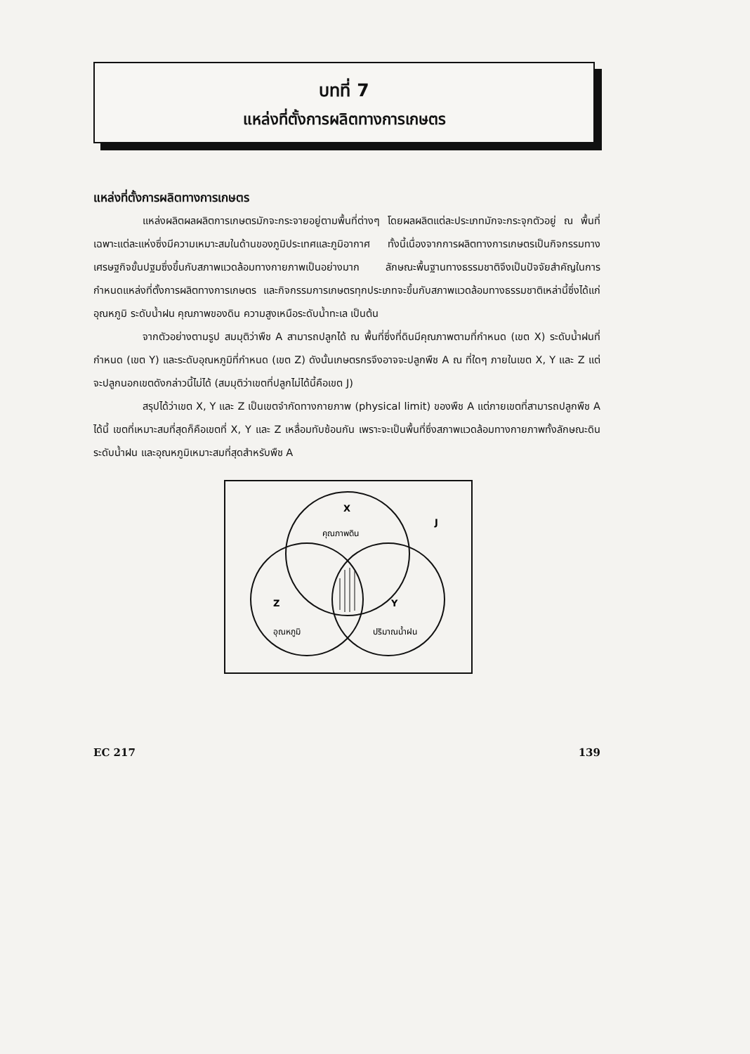บทที่ 7
แหล่งที่ตั้งการผลิตทางการเกษตร
แหล่งที่ตั้งการผลิตทางการเกษตร
แหล่งผลิตผลผลิตการเกษตรมักจะกระจายอยู่ตามพื้นที่ต่างๆ โดยผลผลิตแต่ละประเภทมักจะกระจุกตัวอยู่ ณ พื้นที่เฉพาะแต่ละแห่งซึ่งมีความเหมาะสมในด้านของภูมิประเทศและภูมิอากาศ ทั้งนี้เนื่องจากการผลิตทางการเกษตรเป็นกิจกรรมทางเศรษฐกิจขั้นปฐมซึ่งขึ้นกับสภาพแวดล้อมทางกายภาพเป็นอย่างมาก ลักษณะพื้นฐานทางธรรมชาติจึงเป็นปัจจัยสำคัญในการกำหนดแหล่งที่ตั้งการผลิตทางการเกษตร และกิจกรรมการเกษตรทุกประเภทจะขึ้นกับสภาพแวดล้อมทางธรรมชาติเหล่านี้ซึ่งได้แก่ อุณหภูมิ ระดับน้ำฝน คุณภาพของดิน ความสูงเหนือระดับน้ำทะเล เป็นต้น
จากตัวอย่างตามรูป สมมุติว่าพืช A สามารถปลูกได้ ณ พื้นที่ซึ่งที่ดินมีคุณภาพตามที่กำหนด (เขต X) ระดับน้ำฝนที่กำหนด (เขต Y) และระดับอุณหภูมิที่กำหนด (เขต Z) ดังนั้นเกษตรกรจึงอาจจะปลูกพืช A ณ ที่ใดๆ ภายในเขต X, Y และ Z แต่จะปลูกนอกเขตดังกล่าวนี้ไม่ได้ (สมมุติว่าเขตที่ปลูกไม่ได้นี้คือเขต J)
สรุปได้ว่าเขต X, Y และ Z เป็นเขตจำกัดทางกายภาพ (physical limit) ของพืช A แต่ภายเขตที่สามารถปลูกพืช A ได้นี้ เขตที่เหมาะสมที่สุดก็คือเขตที่ X, Y และ Z เหลื่อมทับซ้อนกัน เพราะจะเป็นพื้นที่ซึ่งสภาพแวดล้อมทางกายภาพทั้งลักษณะดิน ระดับน้ำฝน และอุณหภูมิเหมาะสมที่สุดสำหรับพืช A
X
คุณภาพดิน
J
Z
อุณหภูมิ
Y
ปริมาณน้ำฝน
EC 217 139